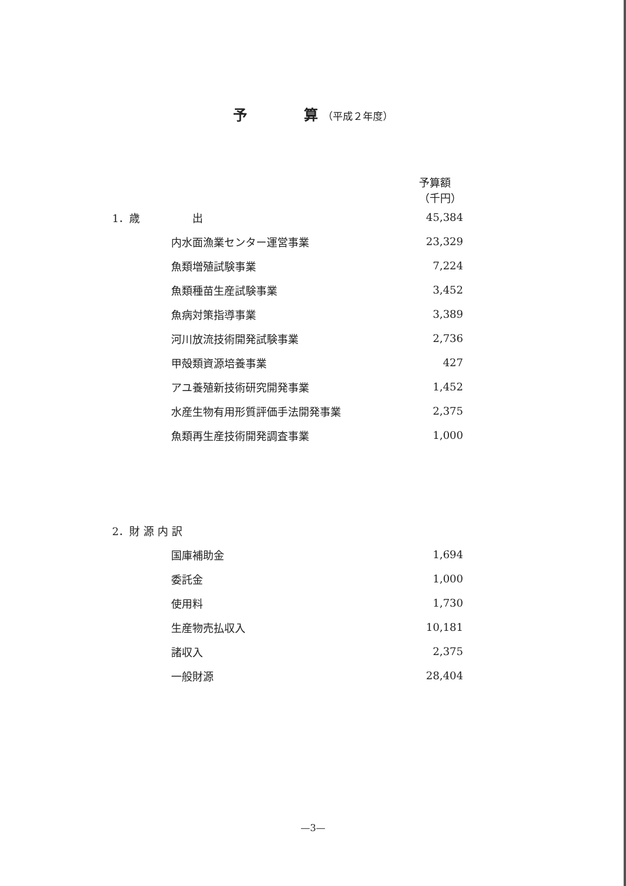予　　　　算 （平成２年度）
| | | 予算額（千円） |
| --- | --- | --- |
| 1．歳 | 出 | 45,384 |
| | 内水面漁業センター運営事業 | 23,329 |
| | 魚類増殖試験事業 | 7,224 |
| | 魚類種苗生産試験事業 | 3,452 |
| | 魚病対策指導事業 | 3,389 |
| | 河川放流技術開発試験事業 | 2,736 |
| | 甲殻類資源培養事業 | 427 |
| | アユ養殖新技術研究開発事業 | 1,452 |
| | 水産生物有用形質評価手法開発事業 | 2,375 |
| | 魚類再生産技術開発調査事業 | 1,000 |
| 2．財 源 内 訳 | | |
| | 国庫補助金 | 1,694 |
| | 委託金 | 1,000 |
| | 使用料 | 1,730 |
| | 生産物売払収入 | 10,181 |
| | 諸収入 | 2,375 |
| | 一般財源 | 28,404 |
—3—